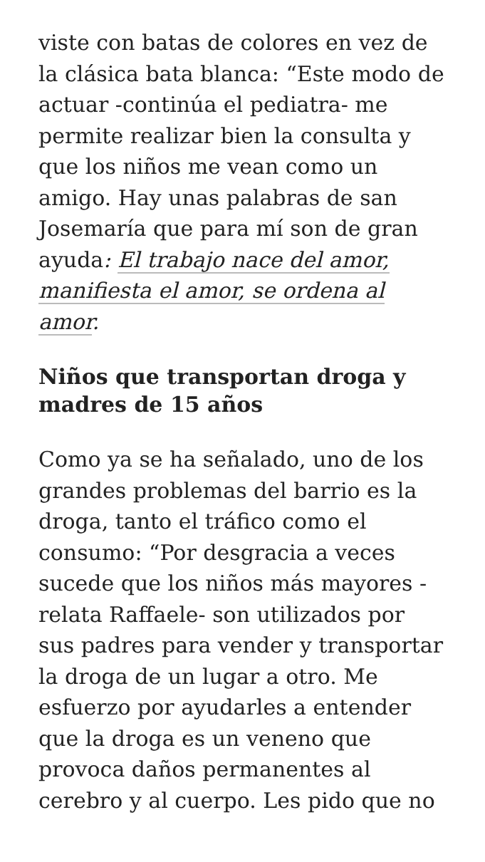viste con batas de colores en vez de la clásica bata blanca: “Este modo de actuar -continúa el pediatra- me permite realizar bien la consulta y que los niños me vean como un amigo. Hay unas palabras de san Josemaría que para mí son de gran ayuda: El trabajo nace del amor, manifiesta el amor, se ordena al amor.
Niños que transportan droga y madres de 15 años
Como ya se ha señalado, uno de los grandes problemas del barrio es la droga, tanto el tráfico como el consumo: “Por desgracia a veces sucede que los niños más mayores -relata Raffaele- son utilizados por sus padres para vender y transportar la droga de un lugar a otro. Me esfuerzo por ayudarles a entender que la droga es un veneno que provoca daños permanentes al cerebro y al cuerpo. Les pido que no